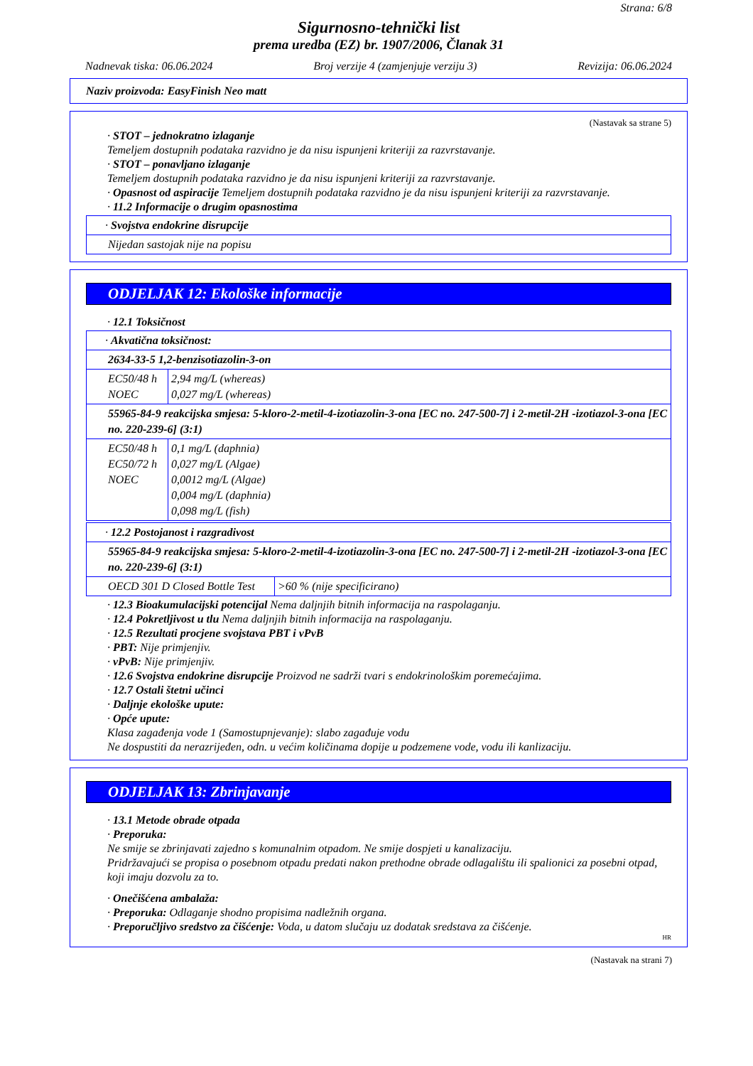Strana: 6/8
Sigurnosno-tehnički list
prema uredba (EZ) br. 1907/2006, Članak 31
Nadnevak tiska: 06.06.2024 Broj verzije 4 (zamjenjuje verziju 3) Revizija: 06.06.2024
Naziv proizvoda: EasyFinish Neo matt
(Nastavak sa strane 5)
· STOT – jednokratno izlaganje
Temeljem dostupnih podataka razvidno je da nisu ispunjeni kriteriji za razvrstavanje.
· STOT – ponavljano izlaganje
Temeljem dostupnih podataka razvidno je da nisu ispunjeni kriteriji za razvrstavanje.
· Opasnost od aspiracije Temeljem dostupnih podataka razvidno je da nisu ispunjeni kriteriji za razvrstavanje.
· 11.2 Informacije o drugim opasnostima
| · Svojstva endokrine disrupcije |
| Nijedan sastojak nije na popisu |
ODJELJAK 12: Ekološke informacije
· 12.1 Toksičnost
| · Akvatična toksičnost: | |
| 2634-33-5 1,2-benzisotiazolin-3-on | |
| EC50/48 h NOEC | 2,94 mg/L (whereas) 0,027 mg/L (whereas) |
| 55965-84-9 reakcijska smjesa: 5-kloro-2-metil-4-izotiazolin-3-ona [EC no. 247-500-7] i 2-metil-2H -izotiazol-3-ona [EC no. 220-239-6] (3:1) | |
| EC50/48 h EC50/72 h NOEC | 0,1 mg/L (daphnia) 0,027 mg/L (Algae) 0,0012 mg/L (Algae) 0,004 mg/L (daphnia) 0,098 mg/L (fish) |
| · 12.2 Postojanost i razgradivost | |
| 55965-84-9 reakcijska smjesa: 5-kloro-2-metil-4-izotiazolin-3-ona [EC no. 247-500-7] i 2-metil-2H -izotiazol-3-ona [EC no. 220-239-6] (3:1) | |
| OECD 301 D Closed Bottle Test | >60 % (nije specificirano) |
· 12.3 Bioakumulacijski potencijal Nema daljnjih bitnih informacija na raspolaganju.
· 12.4 Pokretljivost u tlu Nema daljnjih bitnih informacija na raspolaganju.
· 12.5 Rezultati procjene svojstava PBT i vPvB
· PBT: Nije primjenjiv.
· vPvB: Nije primjenjiv.
· 12.6 Svojstva endokrine disrupcije Proizvod ne sadrži tvari s endokrinološkim poremećajima.
· 12.7 Ostali štetni učinci
· Daljnje ekološke upute:
· Opće upute:
Klasa zagađenja vode 1 (Samostupnjevanje): slabo zagađuje vodu
Ne dospustiti da nerazrijeđen, odn. u većim količinama dopije u podzemene vode, vodu ili kanlizaciju.
ODJELJAK 13: Zbrinjavanje
· 13.1 Metode obrade otpada
· Preporuka:
Ne smije se zbrinjavati zajedno s komunalnim otpadom. Ne smije dospjeti u kanalizaciju.
Pridržavajući se propisa o posebnom otpadu predati nakon prethodne obrade odlagalištu ili spalionici za posebni otpad, koji imaju dozvolu za to.
· Onečišćena ambalaža:
· Preporuka: Odlaganje shodno propisima nadležnih organa.
· Preporučljivo sredstvo za čišćenje: Voda, u datom slučaju uz dodatak sredstava za čišćenje.
HR
(Nastavak na strani 7)